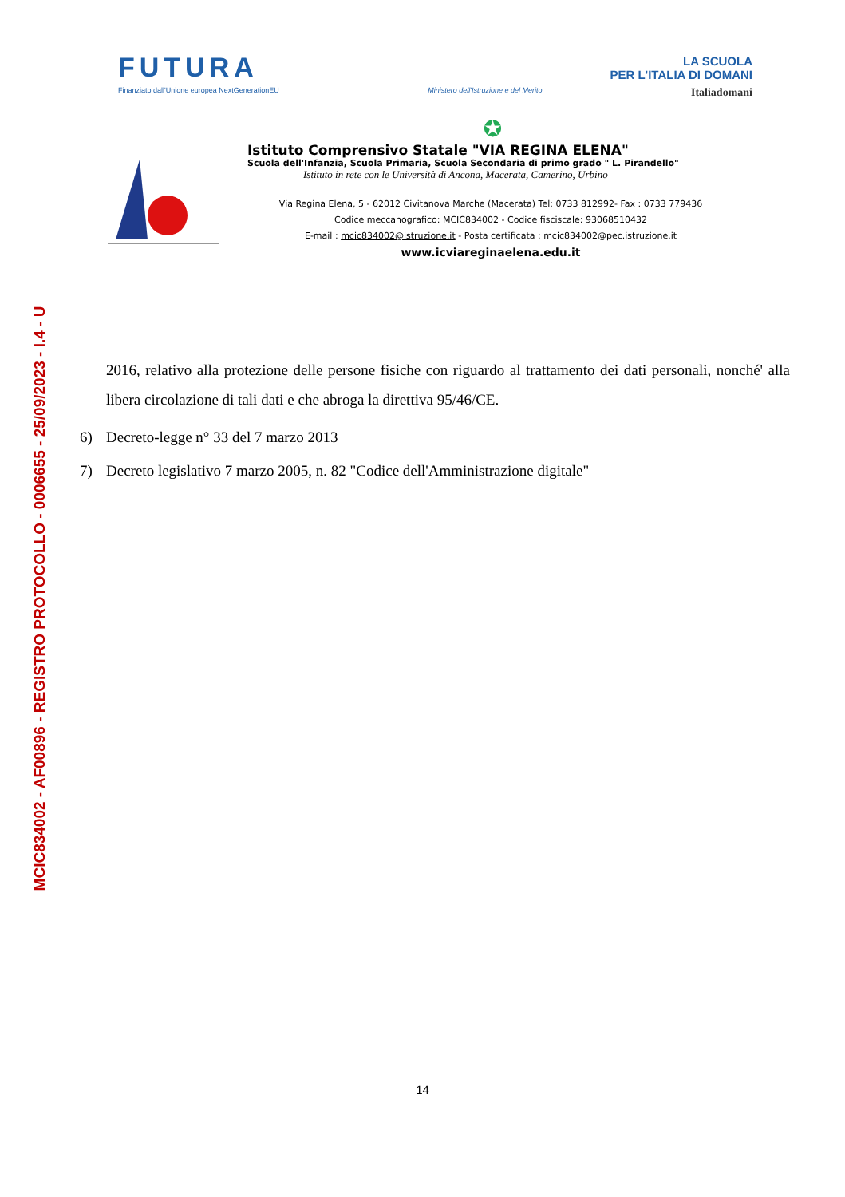MCIC834002 - AF00896 - REGISTRO PROTOCOLLO - 0006655 - 25/09/2023 - I.4 - U
FUTURA LA SCUOLA
PER L'ITALIA DI DOMANI
Finanziato dall'Unione europea NextGenerationEU Ministero dell'Istruzione e del Merito Italiadomani
✪
Istituto Comprensivo Statale "VIA REGINA ELENA"
Scuola dell'Infanzia, Scuola Primaria, Scuola Secondaria di primo grado " L. Pirandello"
Istituto in rete con le Università di Ancona, Macerata, Camerino, Urbino
Via Regina Elena, 5 - 62012 Civitanova Marche (Macerata) Tel: 0733 812992- Fax : 0733 779436
Codice meccanografico: MCIC834002 - Codice fisciscale: 93068510432
E-mail : mcic834002@istruzione.it - Posta certificata : mcic834002@pec.istruzione.it
www.icviareginaelena.edu.it
2016, relativo alla protezione delle persone fisiche con riguardo al trattamento dei dati personali, nonché' alla libera circolazione di tali dati e che abroga la direttiva 95/46/CE.
6) Decreto-legge n° 33 del 7 marzo 2013
7) Decreto legislativo 7 marzo 2005, n. 82 "Codice dell'Amministrazione digitale"
14